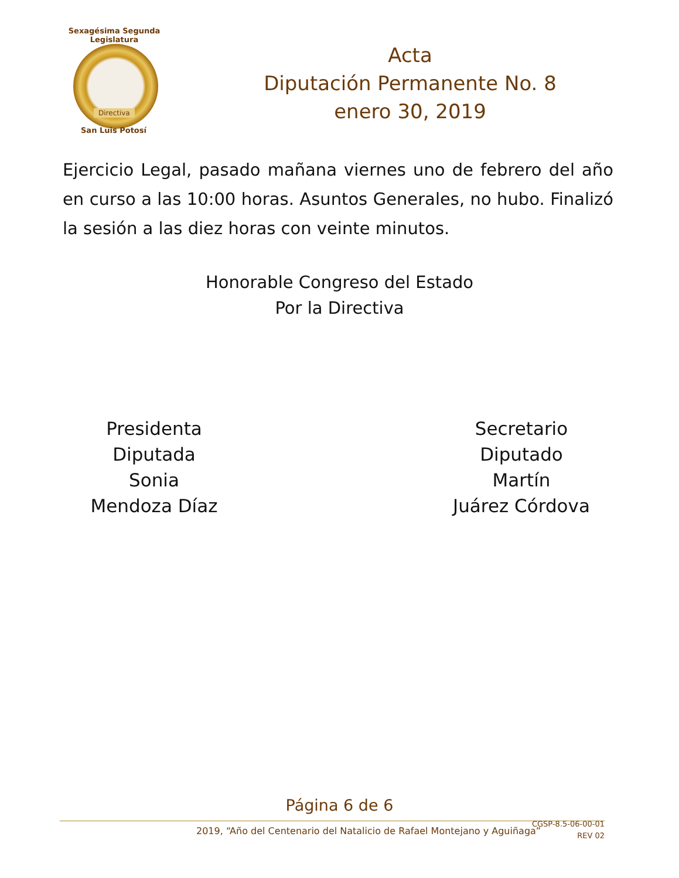Sexagésima Segunda Legislatura
Directiva
San Luis Potosí
Acta
Diputación Permanente No. 8
enero 30, 2019
Ejercicio Legal, pasado mañana viernes uno de febrero del año en curso a las 10:00 horas. Asuntos Generales, no hubo. Finalizó la sesión a las diez horas con veinte minutos.
Honorable Congreso del Estado
Por la Directiva
Presidenta
Diputada
Sonia
Mendoza Díaz
Secretario
Diputado
Martín
Juárez Córdova
Página 6 de 6
2019, “Año del Centenario del Natalicio de Rafael Montejano y Aguiñaga”
CGSP-8.5-06-00-01
REV 02